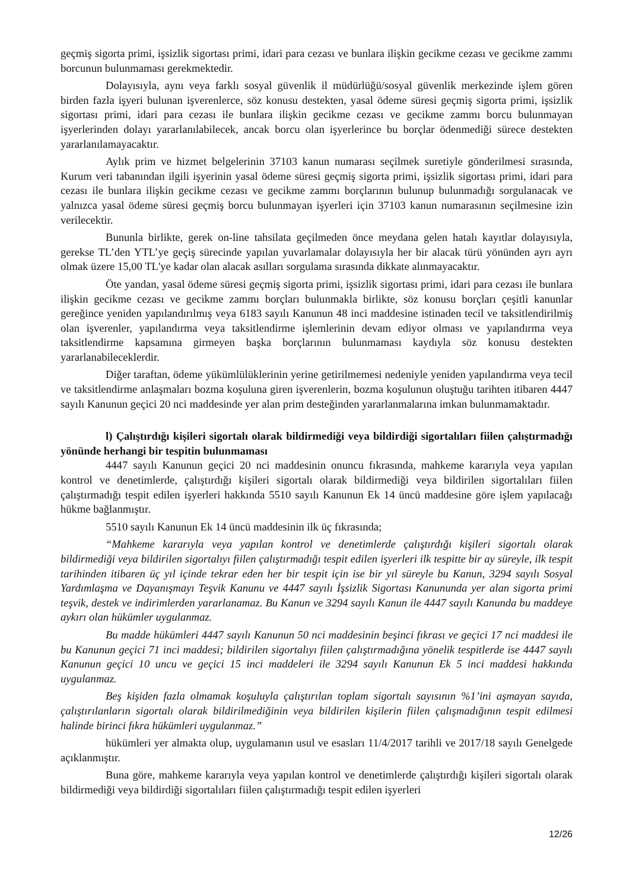geçmiş sigorta primi, işsizlik sigortası primi, idari para cezası ve bunlara ilişkin gecikme cezası ve gecikme zammı borcunun bulunmaması gerekmektedir.
Dolayısıyla, aynı veya farklı sosyal güvenlik il müdürlüğü/sosyal güvenlik merkezinde işlem gören birden fazla işyeri bulunan işverenlerce, söz konusu destekten, yasal ödeme süresi geçmiş sigorta primi, işsizlik sigortası primi, idari para cezası ile bunlara ilişkin gecikme cezası ve gecikme zammı borcu bulunmayan işyerlerinden dolayı yararlanılabilecek, ancak borcu olan işyerlerince bu borçlar ödenmediği sürece destekten yararlanılamayacaktır.
Aylık prim ve hizmet belgelerinin 37103 kanun numarası seçilmek suretiyle gönderilmesi sırasında, Kurum veri tabanından ilgili işyerinin yasal ödeme süresi geçmiş sigorta primi, işsizlik sigortası primi, idari para cezası ile bunlara ilişkin gecikme cezası ve gecikme zammı borçlarının bulunup bulunmadığı sorgulanacak ve yalnızca yasal ödeme süresi geçmiş borcu bulunmayan işyerleri için 37103 kanun numarasının seçilmesine izin verilecektir.
Bununla birlikte, gerek on-line tahsilata geçilmeden önce meydana gelen hatalı kayıtlar dolayısıyla, gerekse TL’den YTL’ye geçiş sürecinde yapılan yuvarlamalar dolayısıyla her bir alacak türü yönünden ayrı ayrı olmak üzere 15,00 TL'ye kadar olan alacak asılları sorgulama sırasında dikkate alınmayacaktır.
Öte yandan, yasal ödeme süresi geçmiş sigorta primi, işsizlik sigortası primi, idari para cezası ile bunlara ilişkin gecikme cezası ve gecikme zammı borçları bulunmakla birlikte, söz konusu borçları çeşitli kanunlar gereğince yeniden yapılandırılmış veya 6183 sayılı Kanunun 48 inci maddesine istinaden tecil ve taksitlendirilmiş olan işverenler, yapılandırma veya taksitlendirme işlemlerinin devam ediyor olması ve yapılandırma veya taksitlendirme kapsamına girmeyen başka borçlarının bulunmaması kaydıyla söz konusu destekten yararlanabileceklerdir.
Diğer taraftan, ödeme yükümlülüklerinin yerine getirilmemesi nedeniyle yeniden yapılandırma veya tecil ve taksitlendirme anlaşmaları bozma koşuluna giren işverenlerin, bozma koşulunun oluştuğu tarihten itibaren 4447 sayılı Kanunun geçici 20 nci maddesinde yer alan prim desteğinden yararlanmalarına imkan bulunmamaktadır.
l) Çalıştırdığı kişileri sigortalı olarak bildirmediği veya bildirdiği sigortalıları fiilen çalıştırmadığı yönünde herhangi bir tespitin bulunmaması
4447 sayılı Kanunun geçici 20 nci maddesinin onuncu fıkrasında, mahkeme kararıyla veya yapılan kontrol ve denetimlerde, çalıştırdığı kişileri sigortalı olarak bildirmediği veya bildirilen sigortalıları fiilen çalıştırmadığı tespit edilen işyerleri hakkında 5510 sayılı Kanunun Ek 14 üncü maddesine göre işlem yapılacağı hükme bağlanmıştır.
5510 sayılı Kanunun Ek 14 üncü maddesinin ilk üç fıkrasında;
“Mahkeme kararıyla veya yapılan kontrol ve denetimlerde çalıştırdığı kişileri sigortalı olarak bildirmediği veya bildirilen sigortalıyı fiilen çalıştırmadığı tespit edilen işyerleri ilk tespitte bir ay süreyle, ilk tespit tarihinden itibaren üç yıl içinde tekrar eden her bir tespit için ise bir yıl süreyle bu Kanun, 3294 sayılı Sosyal Yardımlaşma ve Dayanışmayı Teşvik Kanunu ve 4447 sayılı İşsizlik Sigortası Kanununda yer alan sigorta primi teşvik, destek ve indirimlerden yararlanamaz. Bu Kanun ve 3294 sayılı Kanun ile 4447 sayılı Kanunda bu maddeye aykırı olan hükümler uygulanmaz.
Bu madde hükümleri 4447 sayılı Kanunun 50 nci maddesinin beşinci fıkrası ve geçici 17 nci maddesi ile bu Kanunun geçici 71 inci maddesi; bildirilen sigortalıyı fiilen çalıştırmadığına yönelik tespitlerde ise 4447 sayılı Kanunun geçici 10 uncu ve geçici 15 inci maddeleri ile 3294 sayılı Kanunun Ek 5 inci maddesi hakkında uygulanmaz.
Beş kişiden fazla olmamak koşuluyla çalıştırılan toplam sigortalı sayısının %1’ini aşmayan sayıda, çalıştırılanların sigortalı olarak bildirilmediğinin veya bildirilen kişilerin fiilen çalışmadığının tespit edilmesi halinde birinci fıkra hükümleri uygulanmaz.”
hükümleri yer almakta olup, uygulamanın usul ve esasları 11/4/2017 tarihli ve 2017/18 sayılı Genelgede açıklanmıştır.
Buna göre, mahkeme kararıyla veya yapılan kontrol ve denetimlerde çalıştırdığı kişileri sigortalı olarak bildirmediği veya bildirdiği sigortalıları fiilen çalıştırmadığı tespit edilen işyerleri
12/26